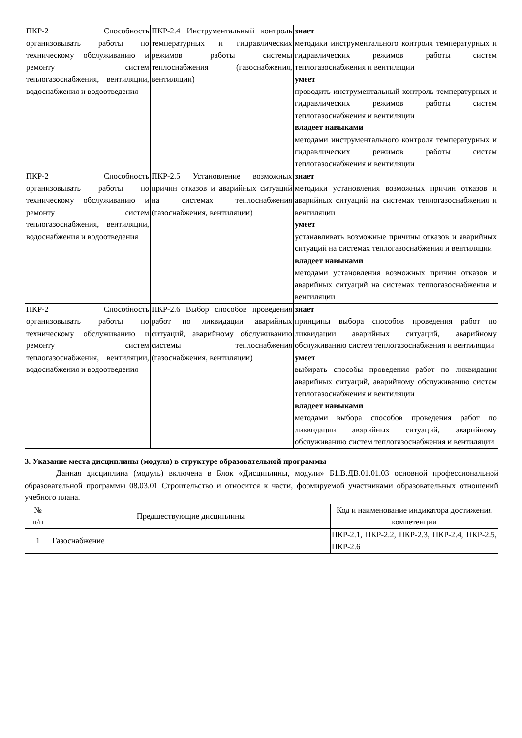| ПКР-2 Способность организовывать работы по техническому обслуживанию и ремонту систем теплогазоснабжения, вентиляции, водоснабжения и водоотведения | ПКР-2.4 Инструментальный контроль температурных и гидравлических режимов работы системы теплоснабжения (газоснабжения, вентиляции) | знает методики инструментального контроля температурных и гидравлических режимов работы систем теплогазоснабжения и вентиляции умеет проводить инструментальный контроль температурных и гидравлических режимов работы систем теплогазоснабжения и вентиляции владеет навыками методами инструментального контроля температурных и гидравлических режимов работы систем теплогазоснабжения и вентиляции |
| ПКР-2 Способность организовывать работы по техническому обслуживанию и ремонту систем теплогазоснабжения, вентиляции, водоснабжения и водоотведения | ПКР-2.5 Установление возможных причин отказов и аварийных ситуаций на системах теплоснабжения (газоснабжения, вентиляции) | знает методики установления возможных причин отказов и аварийных ситуаций на системах теплогазоснабжения и вентиляции умеет устанавливать возможные причины отказов и аварийных ситуаций на системах теплогазоснабжения и вентиляции владеет навыками методами установления возможных причин отказов и аварийных ситуаций на системах теплогазоснабжения и вентиляции |
| ПКР-2 Способность организовывать работы по техническому обслуживанию и ремонту систем теплогазоснабжения, вентиляции, водоснабжения и водоотведения | ПКР-2.6 Выбор способов проведения работ по ликвидации аварийных ситуаций, аварийному обслуживанию системы теплоснабжения (газоснабжения, вентиляции) | знает принципы выбора способов проведения работ по ликвидации аварийных ситуаций, аварийному обслуживанию систем теплогазоснабжения и вентиляции умеет выбирать способы проведения работ по ликвидации аварийных ситуаций, аварийному обслуживанию систем теплогазоснабжения и вентиляции владеет навыками методами выбора способов проведения работ по ликвидации аварийных ситуаций, аварийному обслуживанию систем теплогазоснабжения и вентиляции |
3. Указание места дисциплины (модуля) в структуре образовательной программы
Данная дисциплина (модуль) включена в Блок «Дисциплины, модули» Б1.В.ДВ.01.01.03 основной профессиональной образовательной программы 08.03.01 Строительство и относится к части, формируемой участниками образовательных отношений учебного плана.
| № п/п | Предшествующие дисциплины | Код и наименование индикатора достижения компетенции |
| --- | --- | --- |
| 1 | Газоснабжение | ПКР-2.1, ПКР-2.2, ПКР-2.3, ПКР-2.4, ПКР-2.5, ПКР-2.6 |